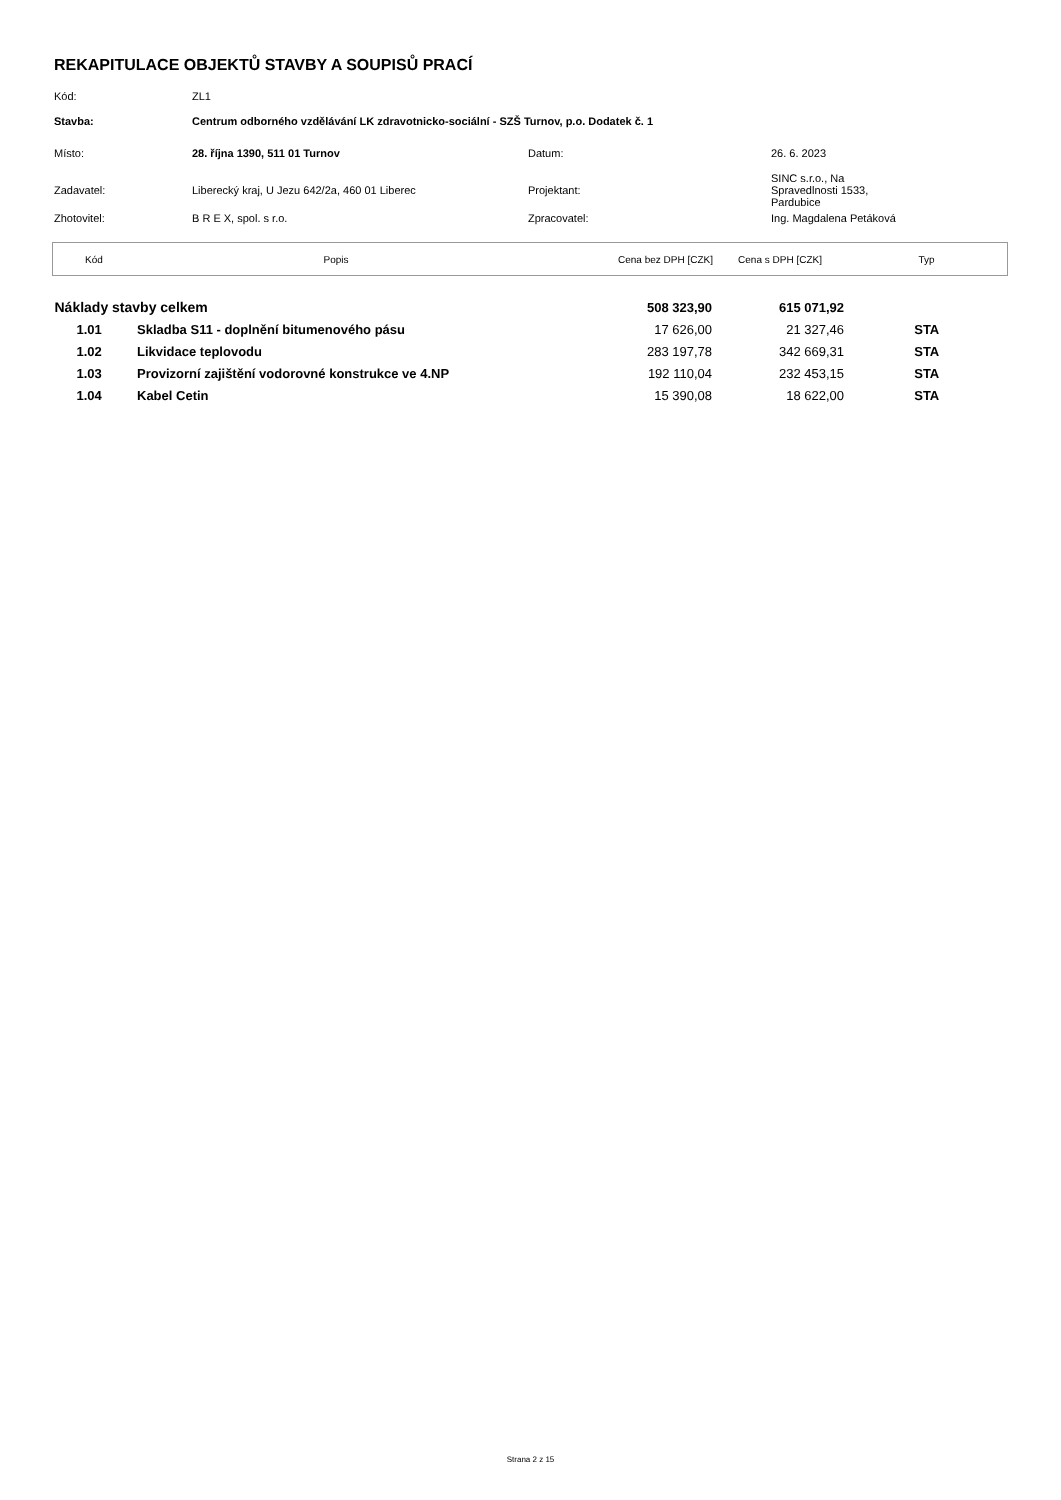REKAPITULACE OBJEKTŮ STAVBY A SOUPISŮ PRACÍ
| Kód: | ZL1 | | |
| Stavba: | Centrum odborného vzdělávání LK zdravotnicko-sociální - SZŠ Turnov, p.o. Dodatek č. 1 | | |
| Místo: | 28. října 1390, 511 01 Turnov | Datum: | 26. 6. 2023 |
| Zadavatel: | Liberecký kraj, U Jezu 642/2a, 460 01 Liberec | Projektant: | SINC s.r.o., Na Spravedlnosti 1533, Pardubice |
| Zhotovitel: | B R E X, spol. s r.o. | Zpracovatel: | Ing. Magdalena Petáková |
| Kód | Popis | Cena bez DPH [CZK] | Cena s DPH [CZK] | Typ |
| --- | --- | --- | --- | --- |
| Náklady stavby celkem | | 508 323,90 | 615 071,92 | |
| 1.01 | Skladba S11 - doplnění bitumenového pásu | 17 626,00 | 21 327,46 | STA |
| 1.02 | Likvidace teplovodu | 283 197,78 | 342 669,31 | STA |
| 1.03 | Provizorní zajištění vodorovné konstrukce ve 4.NP | 192 110,04 | 232 453,15 | STA |
| 1.04 | Kabel Cetin | 15 390,08 | 18 622,00 | STA |
Strana 2 z 15